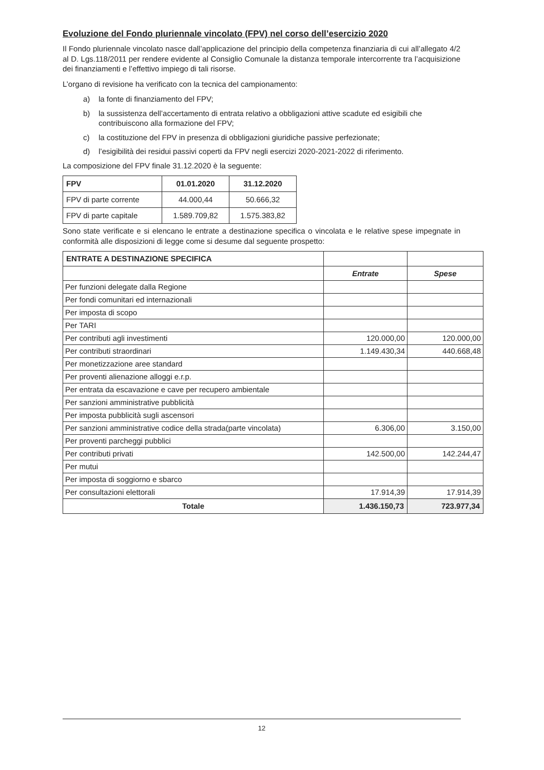Evoluzione del Fondo pluriennale vincolato (FPV) nel corso dell’esercizio 2020
Il Fondo pluriennale vincolato nasce dall’applicazione del principio della competenza finanziaria di cui all’allegato 4/2 al D. Lgs.118/2011 per rendere evidente al Consiglio Comunale la distanza temporale intercorrente tra l’acquisizione dei finanziamenti e l’effettivo impiego di tali risorse.
L’organo di revisione ha verificato con la tecnica del campionamento:
a) la fonte di finanziamento del FPV;
b) la sussistenza dell’accertamento di entrata relativo a obbligazioni attive scadute ed esigibili che contribuiscono alla formazione del FPV;
c) la costituzione del FPV in presenza di obbligazioni giuridiche passive perfezionate;
d) l’esigibilità dei residui passivi coperti da FPV negli esercizi 2020-2021-2022 di riferimento.
La composizione del FPV finale 31.12.2020 è la seguente:
| FPV | 01.01.2020 | 31.12.2020 |
| --- | --- | --- |
| FPV di parte corrente | 44.000,44 | 50.666,32 |
| FPV di parte capitale | 1.589.709,82 | 1.575.383,82 |
Sono state verificate e si elencano le entrate a destinazione specifica o vincolata e le relative spese impegnate in conformità alle disposizioni di legge come si desume dal seguente prospetto:
| ENTRATE A DESTINAZIONE SPECIFICA | | |
| | Entrate | Spese |
| Per funzioni delegate dalla Regione | | |
| Per fondi comunitari ed internazionali | | |
| Per imposta di scopo | | |
| Per TARI | | |
| Per contributi agli investimenti | 120.000,00 | 120.000,00 |
| Per contributi straordinari | 1.149.430,34 | 440.668,48 |
| Per monetizzazione aree standard | | |
| Per proventi alienazione alloggi e.r.p. | | |
| Per entrata da escavazione e cave per recupero ambientale | | |
| Per sanzioni amministrative pubblicità | | |
| Per imposta pubblicità sugli ascensori | | |
| Per sanzioni amministrative codice della strada(parte vincolata) | 6.306,00 | 3.150,00 |
| Per proventi parcheggi pubblici | | |
| Per contributi privati | 142.500,00 | 142.244,47 |
| Per mutui | | |
| Per imposta di soggiorno e sbarco | | |
| Per consultazioni elettorali | 17.914,39 | 17.914,39 |
| Totale | 1.436.150,73 | 723.977,34 |
12